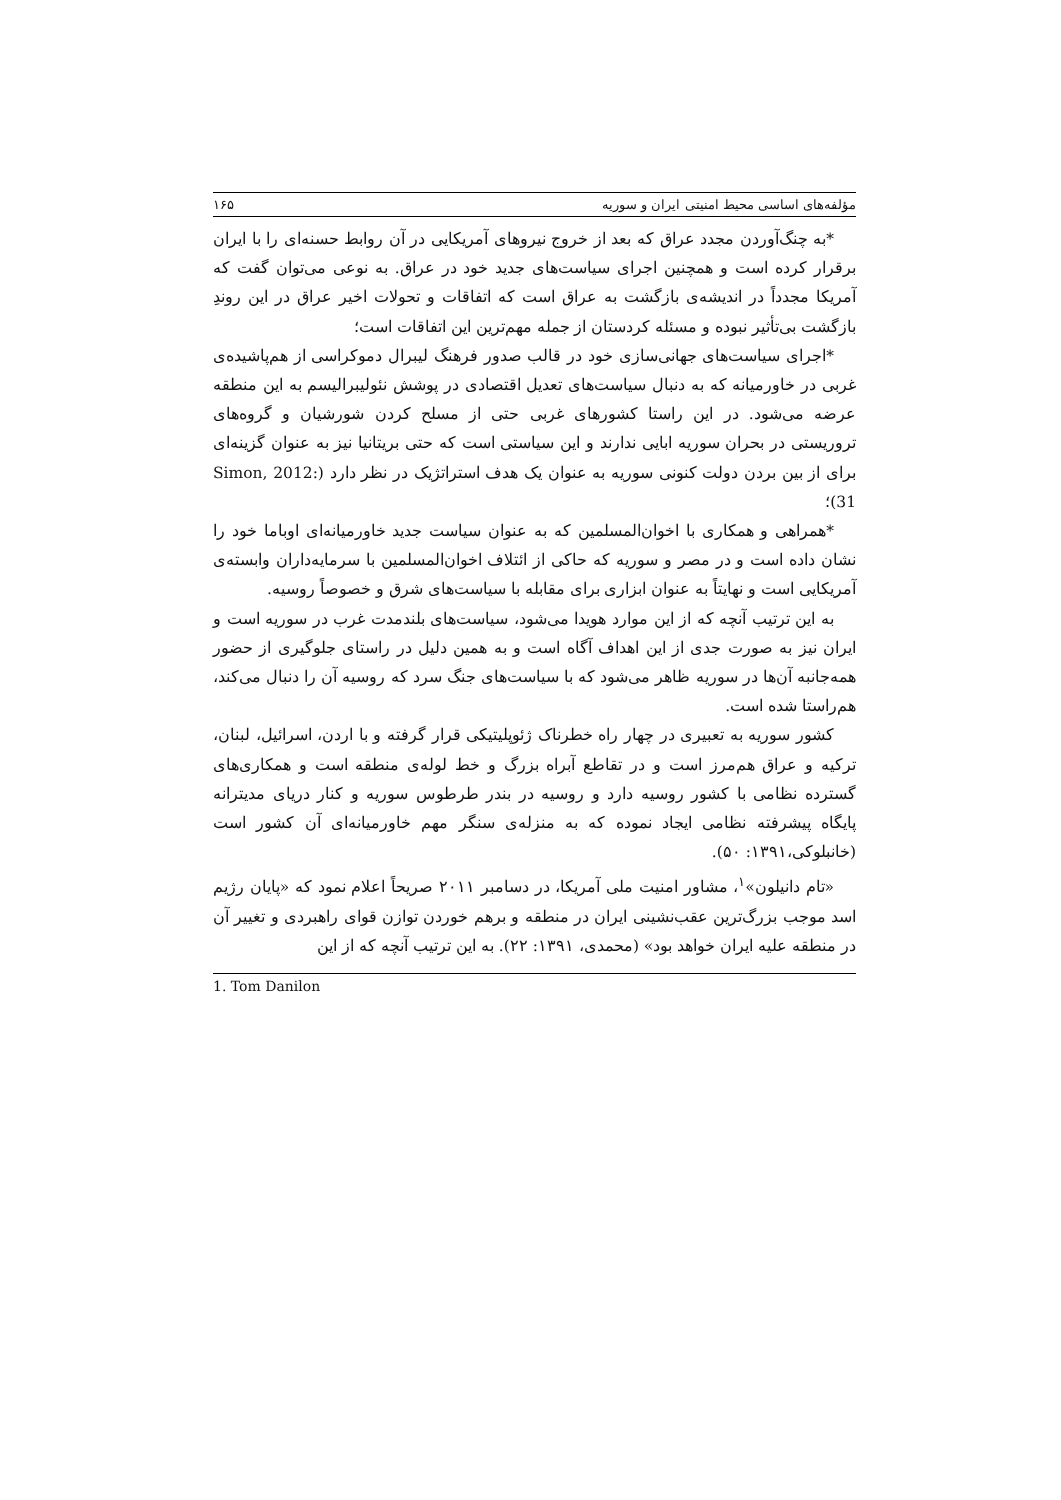مؤلفه‌های اساسی محیط امنیتی ایران و سوریه ۱۶۵
*به چنگ‌آوردن مجدد عراق که بعد از خروج نیروهای آمریکایی در آن روابط حسنه‌ای را با ایران برقرار کرده است و همچنین اجرای سیاست‌های جدید خود در عراق. به نوعی می‌توان گفت که آمریکا مجدداً در اندیشه‌ی بازگشت به عراق است که اتفاقات و تحولات اخیر عراق در این روندِ بازگشت بی‌تأثیر نبوده و مسئله کردستان از جمله مهم‌ترین این اتفاقات است؛
*اجرای سیاست‌های جهانی‌سازی خود در قالب صدور فرهنگ لیبرال دموکراسی از هم‌پاشیده‌ی غربی در خاورمیانه که به دنبال سیاست‌های تعدیل اقتصادی در پوشش نئولیبرالیسم به این منطقه عرضه می‌شود. در این راستا کشورهای غربی حتی از مسلح کردن شورشیان و گروه‌های تروریستی در بحران سوریه ابایی ندارند و این سیاستی است که حتی بریتانیا نیز به عنوان گزینه‌ای برای از بین بردن دولت کنونی سوریه به عنوان یک هدف استراتژیک در نظر دارد (Simon, 2012: 31)؛
*همراهی و همکاری با اخوان‌المسلمین که به عنوان سیاست جدید خاورمیانه‌ای اوباما خود را نشان داده است و در مصر و سوریه که حاکی از ائتلاف اخوان‌المسلمین با سرمایه‌داران وابسته‌ی آمریکایی است و نهایتاً به عنوان ابزاری برای مقابله با سیاست‌های شرق و خصوصاً روسیه.
به این ترتیب آنچه که از این موارد هویدا می‌شود، سیاست‌های بلندمدت غرب در سوریه است و ایران نیز به صورت جدی از این اهداف آگاه است و به همین دلیل در راستای جلوگیری از حضور همه‌جانبه آن‌ها در سوریه ظاهر می‌شود که با سیاست‌های جنگ سرد که روسیه آن را دنبال می‌کند، هم‌راستا شده است.
کشور سوریه به تعبیری در چهار راه خطرناک ژئوپلیتیکی قرار گرفته و با اردن، اسرائیل، لبنان، ترکیه و عراق هم‌مرز است و در تقاطع آبراه بزرگ و خط لوله‌ی منطقه است و همکاری‌های گسترده نظامی با کشور روسیه دارد و روسیه در بندر طرطوس سوریه و کنار دریای مدیترانه پایگاه پیشرفته نظامی ایجاد نموده که به منزله‌ی سنگر مهم خاورمیانه‌ای آن کشور است (خانبلوکی،۱۳۹۱: ۵۰).
«تام دانیلون»<sup>۱</sup>، مشاور امنیت ملی آمریکا، در دسامبر ۲۰۱۱ صریحاً اعلام نمود که «پایان رژیم اسد موجب بزرگ‌ترین عقب‌نشینی ایران در منطقه و برهم خوردن توازن قوای راهبردی و تغییر آن در منطقه علیه ایران خواهد بود» (محمدی، ۱۳۹۱: ۲۲). به این ترتیب آنچه که از این
1. Tom Danilon